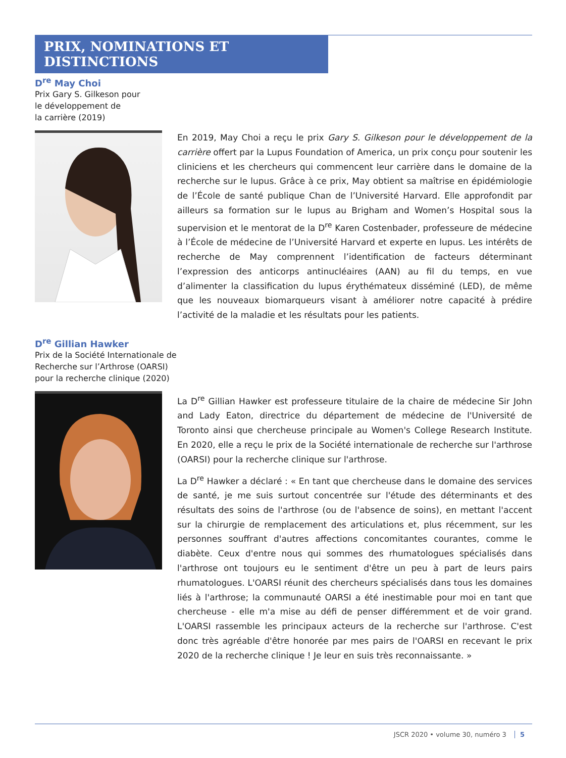PRIX, NOMINATIONS ET DISTINCTIONS
D<sup>re</sup> May Choi
Prix Gary S. Gilkeson pour
le développement de
la carrière (2019)
En 2019, May Choi a reçu le prix Gary S. Gilkeson pour le développement de la carrière offert par la Lupus Foundation of America, un prix conçu pour soutenir les cliniciens et les chercheurs qui commencent leur carrière dans le domaine de la recherche sur le lupus. Grâce à ce prix, May obtient sa maîtrise en épidémiologie de l’École de santé publique Chan de l’Université Harvard. Elle approfondit par ailleurs sa formation sur le lupus au Brigham and Women’s Hospital sous la supervision et le mentorat de la D<sup>re</sup> Karen Costenbader, professeure de médecine à l’École de médecine de l’Université Harvard et experte en lupus. Les intérêts de recherche de May comprennent l’identification de facteurs déterminant l’expression des anticorps antinucléaires (AAN) au fil du temps, en vue d’alimenter la classification du lupus érythémateux disséminé (LED), de même que les nouveaux biomarqueurs visant à améliorer notre capacité à prédire l’activité de la maladie et les résultats pour les patients.
D<sup>re</sup> Gillian Hawker
Prix de la Société Internationale de
Recherche sur l’Arthrose (OARSI)
pour la recherche clinique (2020)
La D<sup>re</sup> Gillian Hawker est professeure titulaire de la chaire de médecine Sir John and Lady Eaton, directrice du département de médecine de l'Université de Toronto ainsi que chercheuse principale au Women's College Research Institute. En 2020, elle a reçu le prix de la Société internationale de recherche sur l'arthrose (OARSI) pour la recherche clinique sur l'arthrose.
La D<sup>re</sup> Hawker a déclaré : « En tant que chercheuse dans le domaine des services de santé, je me suis surtout concentrée sur l'étude des déterminants et des résultats des soins de l'arthrose (ou de l'absence de soins), en mettant l'accent sur la chirurgie de remplacement des articulations et, plus récemment, sur les personnes souffrant d'autres affections concomitantes courantes, comme le diabète. Ceux d'entre nous qui sommes des rhumatologues spécialisés dans l'arthrose ont toujours eu le sentiment d'être un peu à part de leurs pairs rhumatologues. L'OARSI réunit des chercheurs spécialisés dans tous les domaines liés à l'arthrose; la communauté OARSI a été inestimable pour moi en tant que chercheuse - elle m'a mise au défi de penser différemment et de voir grand. L'OARSI rassemble les principaux acteurs de la recherche sur l'arthrose. C'est donc très agréable d'être honorée par mes pairs de l'OARSI en recevant le prix 2020 de la recherche clinique ! Je leur en suis très reconnaissante. »
JSCR 2020 • volume 30, numéro 3 5